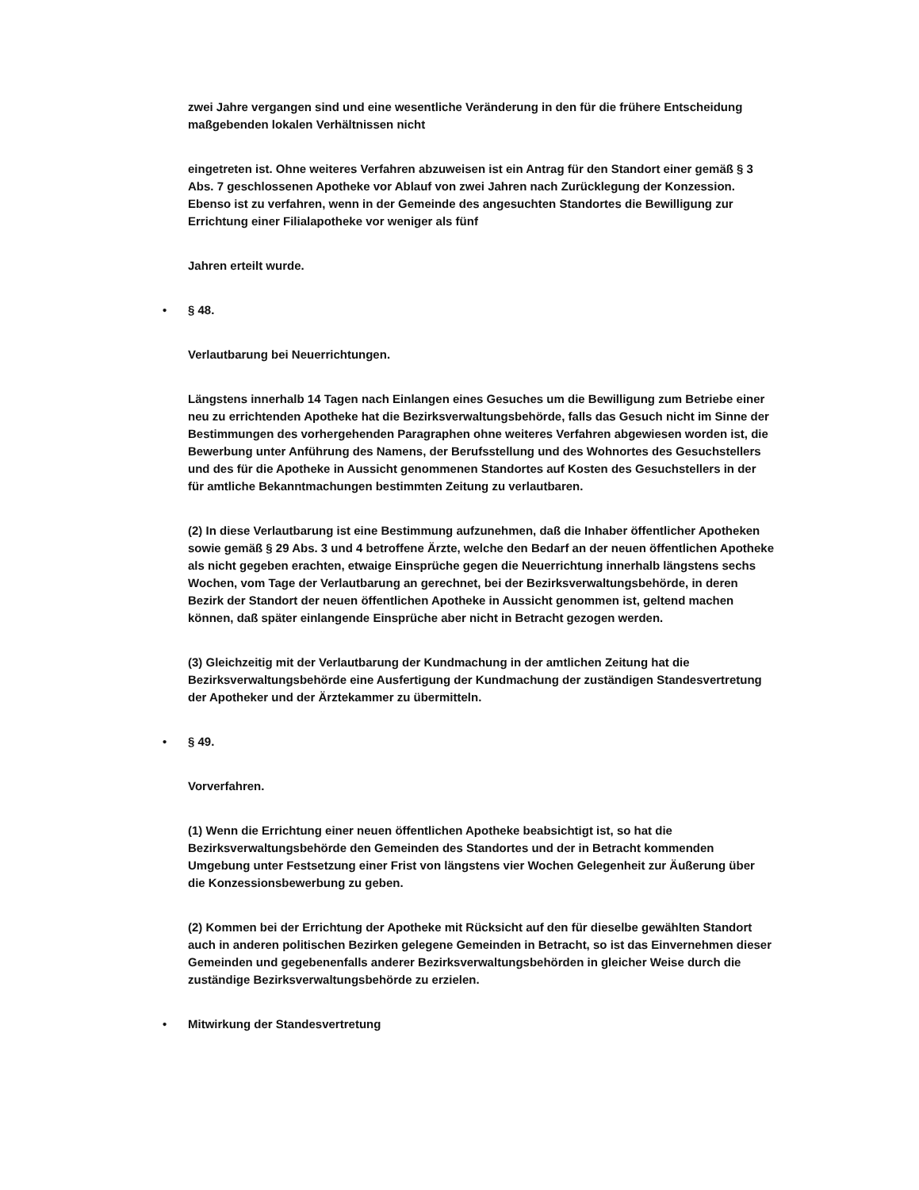zwei Jahre vergangen sind und eine wesentliche Veränderung in den für die frühere Entscheidung maßgebenden lokalen Verhältnissen nicht
eingetreten ist. Ohne weiteres Verfahren abzuweisen ist ein Antrag für den Standort einer gemäß § 3 Abs. 7 geschlossenen Apotheke vor Ablauf von zwei Jahren nach Zurücklegung der Konzession. Ebenso ist zu verfahren, wenn in der Gemeinde des angesuchten Standortes die Bewilligung zur Errichtung einer Filialapotheke vor weniger als fünf
Jahren erteilt wurde.
• § 48.
Verlautbarung bei Neuerrichtungen.
Längstens innerhalb 14 Tagen nach Einlangen eines Gesuches um die Bewilligung zum Betriebe einer neu zu errichtenden Apotheke hat die Bezirksverwaltungsbehörde, falls das Gesuch nicht im Sinne der Bestimmungen des vorhergehenden Paragraphen ohne weiteres Verfahren abgewiesen worden ist, die Bewerbung unter Anführung des Namens, der Berufsstellung und des Wohnortes des Gesuchstellers und des für die Apotheke in Aussicht genommenen Standortes auf Kosten des Gesuchstellers in der für amtliche Bekanntmachungen bestimmten Zeitung zu verlautbaren.
(2) In diese Verlautbarung ist eine Bestimmung aufzunehmen, daß die Inhaber öffentlicher Apotheken sowie gemäß § 29 Abs. 3 und 4 betroffene Ärzte, welche den Bedarf an der neuen öffentlichen Apotheke als nicht gegeben erachten, etwaige Einsprüche gegen die Neuerrichtung innerhalb längstens sechs Wochen, vom Tage der Verlautbarung an gerechnet, bei der Bezirksverwaltungsbehörde, in deren Bezirk der Standort der neuen öffentlichen Apotheke in Aussicht genommen ist, geltend machen können, daß später einlangende Einsprüche aber nicht in Betracht gezogen werden.
(3) Gleichzeitig mit der Verlautbarung der Kundmachung in der amtlichen Zeitung hat die Bezirksverwaltungsbehörde eine Ausfertigung der Kundmachung der zuständigen Standesvertretung der Apotheker und der Ärztekammer zu übermitteln.
• § 49.
Vorverfahren.
(1) Wenn die Errichtung einer neuen öffentlichen Apotheke beabsichtigt ist, so hat die Bezirksverwaltungsbehörde den Gemeinden des Standortes und der in Betracht kommenden Umgebung unter Festsetzung einer Frist von längstens vier Wochen Gelegenheit zur Äußerung über die Konzessionsbewerbung zu geben.
(2) Kommen bei der Errichtung der Apotheke mit Rücksicht auf den für dieselbe gewählten Standort auch in anderen politischen Bezirken gelegene Gemeinden in Betracht, so ist das Einvernehmen dieser Gemeinden und gegebenenfalls anderer Bezirksverwaltungsbehörden in gleicher Weise durch die zuständige Bezirksverwaltungsbehörde zu erzielen.
• Mitwirkung der Standesvertretung